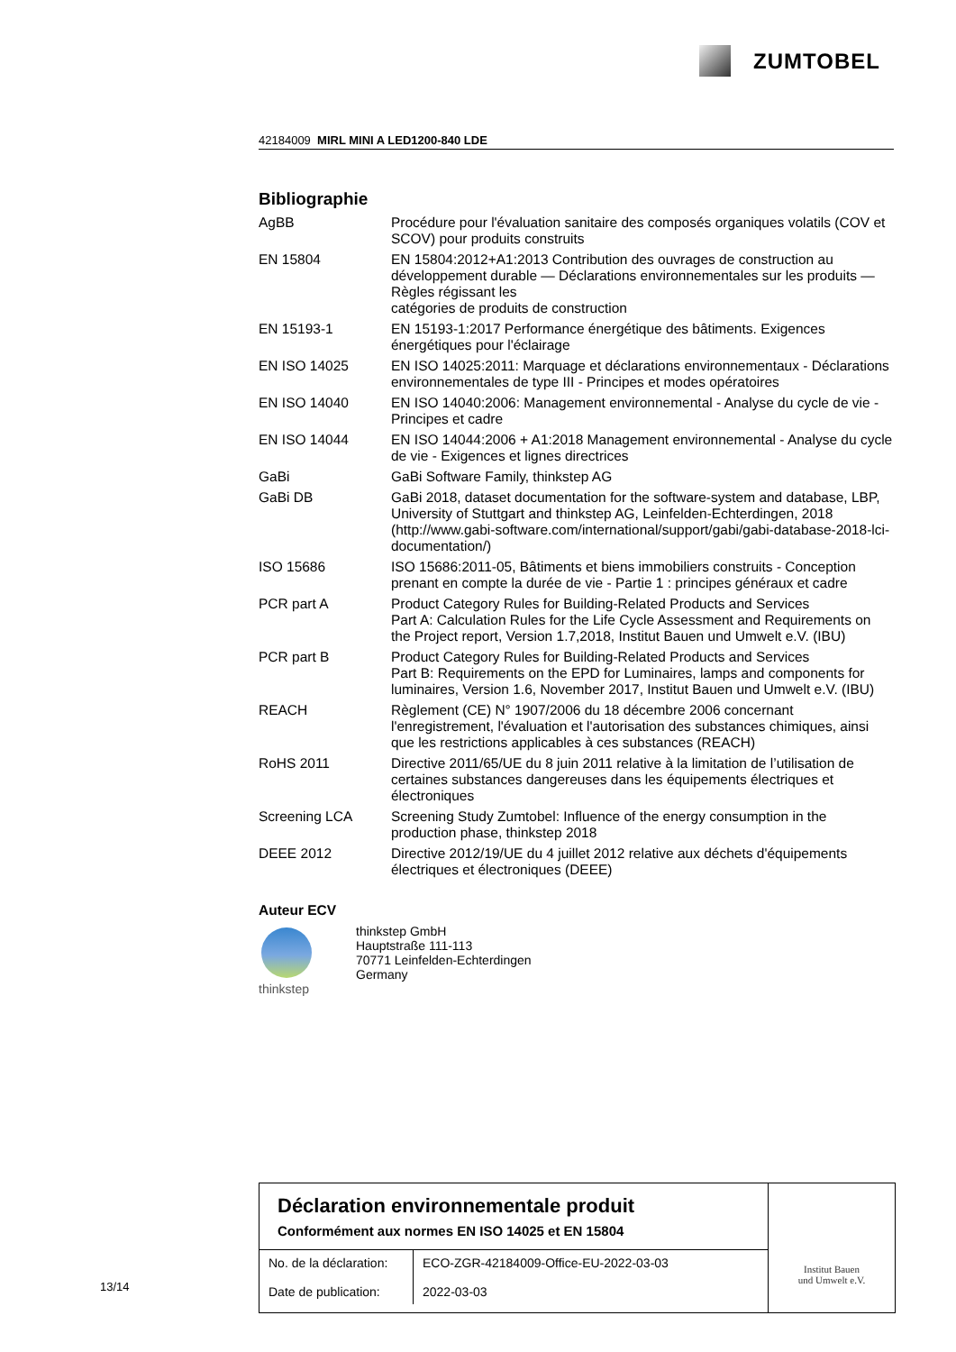ZUMTOBEL
42184009 MIRL MINI A LED1200-840 LDE
Bibliographie
| AgBB | Procédure pour l'évaluation sanitaire des composés organiques volatils (COV et SCOV) pour produits construits |
| EN 15804 | EN 15804:2012+A1:2013 Contribution des ouvrages de construction au développement durable — Déclarations environnementales sur les produits — Règles régissant les catégories de produits de construction |
| EN 15193-1 | EN 15193-1:2017 Performance énergétique des bâtiments. Exigences énergétiques pour l'éclairage |
| EN ISO 14025 | EN ISO 14025:2011: Marquage et déclarations environnementaux - Déclarations environnementales de type III - Principes et modes opératoires |
| EN ISO 14040 | EN ISO 14040:2006: Management environnemental - Analyse du cycle de vie - Principes et cadre |
| EN ISO 14044 | EN ISO 14044:2006 + A1:2018 Management environnemental - Analyse du cycle de vie - Exigences et lignes directrices |
| GaBi | GaBi Software Family, thinkstep AG |
| GaBi DB | GaBi 2018, dataset documentation for the software-system and database, LBP, University of Stuttgart and thinkstep AG, Leinfelden-Echterdingen, 2018 (http://www.gabi-software.com/international/support/gabi/gabi-database-2018-lci-documentation/) |
| ISO 15686 | ISO 15686:2011-05, Bâtiments et biens immobiliers construits - Conception prenant en compte la durée de vie - Partie 1 : principes généraux et cadre |
| PCR part A | Product Category Rules for Building-Related Products and Services Part A: Calculation Rules for the Life Cycle Assessment and Requirements on the Project report, Version 1.7,2018, Institut Bauen und Umwelt e.V. (IBU) |
| PCR part B | Product Category Rules for Building-Related Products and Services Part B: Requirements on the EPD for Luminaires, lamps and components for luminaires, Version 1.6, November 2017, Institut Bauen und Umwelt e.V. (IBU) |
| REACH | Règlement (CE) N° 1907/2006 du 18 décembre 2006 concernant l'enregistrement, l'évaluation et l'autorisation des substances chimiques, ainsi que les restrictions applicables à ces substances (REACH) |
| RoHS 2011 | Directive 2011/65/UE du 8 juin 2011 relative à la limitation de l’utilisation de certaines substances dangereuses dans les équipements électriques et électroniques |
| Screening LCA | Screening Study Zumtobel: Influence of the energy consumption in the production phase, thinkstep 2018 |
| DEEE 2012 | Directive 2012/19/UE du 4 juillet 2012 relative aux déchets d'équipements électriques et électroniques (DEEE) |
Auteur ECV
thinkstep thinkstep GmbH
Hauptstraße 111-113
70771 Leinfelden-Echterdingen
Germany
Déclaration environnementale produit
Conformément aux normes EN ISO 14025 et EN 15804
| No. de la déclaration: Date de publication: | ECO-ZGR-42184009-Office-EU-2022-03-03 2022-03-03 |
Institut Bauen
und Umwelt e.V.
13/14